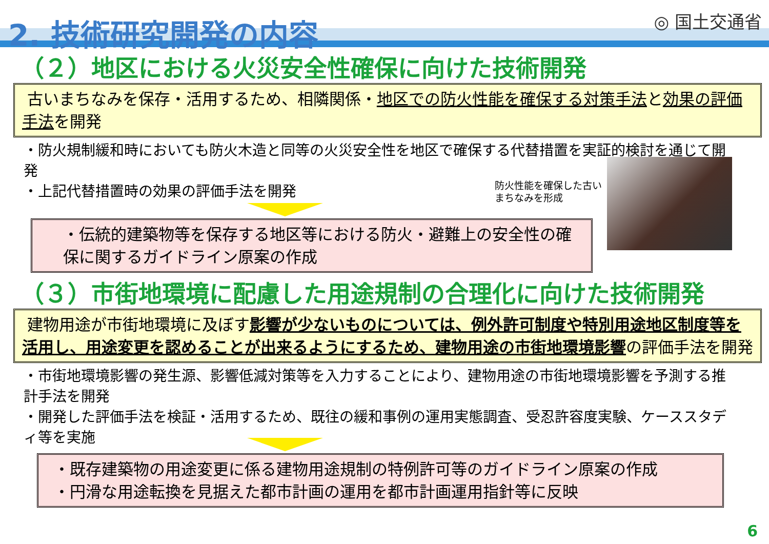2. 技術研究開発の内容 ◎ 国土交通省
（２）地区における火災安全性確保に向けた技術開発
古いまちなみを保存・活用するため、相隣関係・地区での防火性能を確保する対策手法と効果の評価手法を開発
・防火規制緩和時においても防火木造と同等の火災安全性を地区で確保する代替措置を実証的検討を通じて開発
・上記代替措置時の効果の評価手法を開発
防火性能を確保した古い
まちなみを形成
・伝統的建築物等を保存する地区等における防火・避難上の安全性の確保に関するガイドライン原案の作成
（３）市街地環境に配慮した用途規制の合理化に向けた技術開発
建物用途が市街地環境に及ぼす影響が少ないものについては、例外許可制度や特別用途地区制度等を活用し、用途変更を認めることが出来るようにするため、建物用途の市街地環境影響の評価手法を開発
・市街地環境影響の発生源、影響低減対策等を入力することにより、建物用途の市街地環境影響を予測する推計手法を開発
・開発した評価手法を検証・活用するため、既往の緩和事例の運用実態調査、受忍許容度実験、ケーススタディ等を実施
・既存建築物の用途変更に係る建物用途規制の特例許可等のガイドライン原案の作成
・円滑な用途転換を見据えた都市計画の運用を都市計画運用指針等に反映
6